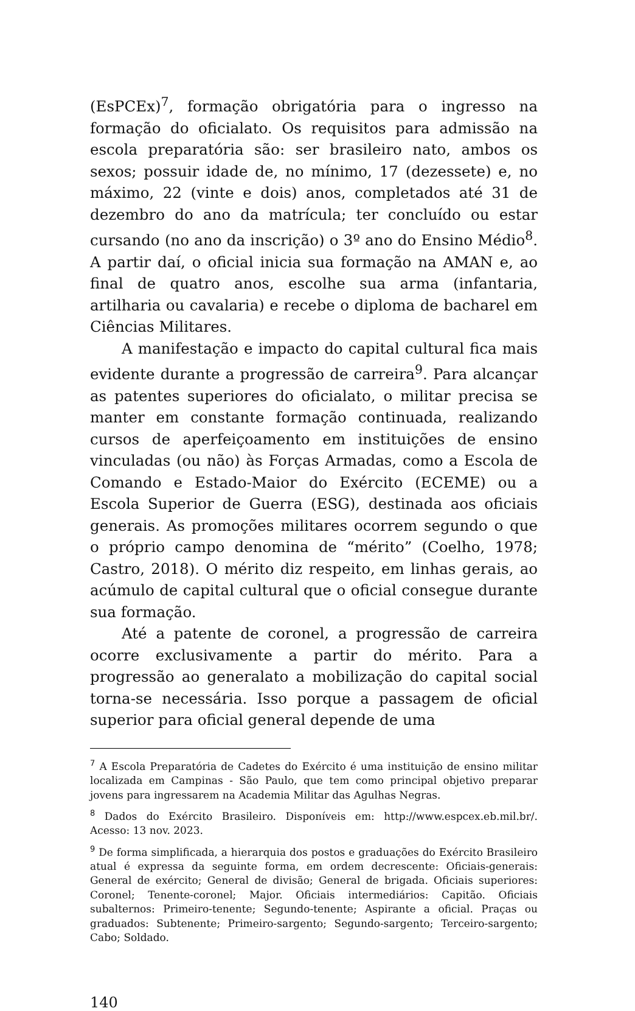(EsPCEx)<sup>7</sup>, formação obrigatória para o ingresso na formação do oficialato. Os requisitos para admissão na escola preparatória são: ser brasileiro nato, ambos os sexos; possuir idade de, no mínimo, 17 (dezessete) e, no máximo, 22 (vinte e dois) anos, completados até 31 de dezembro do ano da matrícula; ter concluído ou estar cursando (no ano da inscrição) o 3º ano do Ensino Médio<sup>8</sup>. A partir daí, o oficial inicia sua formação na AMAN e, ao final de quatro anos, escolhe sua arma (infantaria, artilharia ou cavalaria) e recebe o diploma de bacharel em Ciências Militares.
A manifestação e impacto do capital cultural fica mais evidente durante a progressão de carreira<sup>9</sup>. Para alcançar as patentes superiores do oficialato, o militar precisa se manter em constante formação continuada, realizando cursos de aperfeiçoamento em instituições de ensino vinculadas (ou não) às Forças Armadas, como a Escola de Comando e Estado-Maior do Exército (ECEME) ou a Escola Superior de Guerra (ESG), destinada aos oficiais generais. As promoções militares ocorrem segundo o que o próprio campo denomina de “mérito” (Coelho, 1978; Castro, 2018). O mérito diz respeito, em linhas gerais, ao acúmulo de capital cultural que o oficial consegue durante sua formação.
Até a patente de coronel, a progressão de carreira ocorre exclusivamente a partir do mérito. Para a progressão ao generalato a mobilização do capital social torna-se necessária. Isso porque a passagem de oficial superior para oficial general depende de uma
<sup>7</sup> A Escola Preparatória de Cadetes do Exército é uma instituição de ensino militar localizada em Campinas - São Paulo, que tem como principal objetivo preparar jovens para ingressarem na Academia Militar das Agulhas Negras.
<sup>8</sup> Dados do Exército Brasileiro. Disponíveis em: http://www.espcex.eb.mil.br/. Acesso: 13 nov. 2023.
<sup>9</sup> De forma simplificada, a hierarquia dos postos e graduações do Exército Brasileiro atual é expressa da seguinte forma, em ordem decrescente: Oficiais-generais: General de exército; General de divisão; General de brigada. Oficiais superiores: Coronel; Tenente-coronel; Major. Oficiais intermediários: Capitão. Oficiais subalternos: Primeiro-tenente; Segundo-tenente; Aspirante a oficial. Praças ou graduados: Subtenente; Primeiro-sargento; Segundo-sargento; Terceiro-sargento; Cabo; Soldado.
140